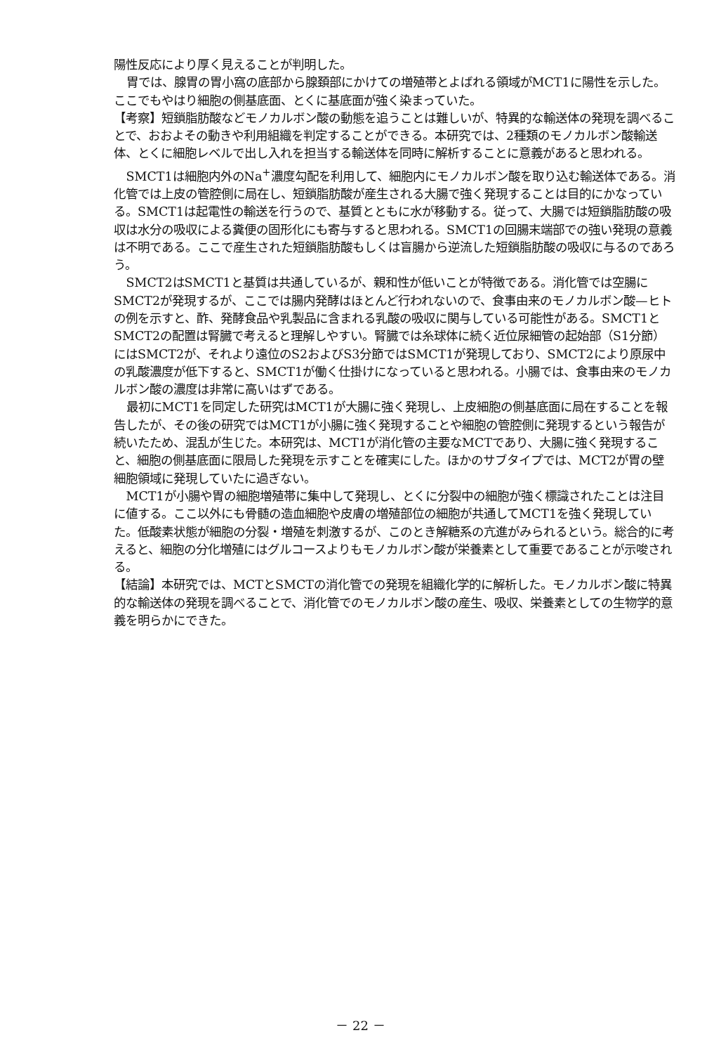陽性反応により厚く見えることが判明した。
胃では、腺胃の胃小窩の底部から腺頚部にかけての増殖帯とよばれる領域がMCT1に陽性を示した。ここでもやはり細胞の側基底面、とくに基底面が強く染まっていた。
【考察】短鎖脂肪酸などモノカルボン酸の動態を追うことは難しいが、特異的な輸送体の発現を調べることで、おおよその動きや利用組織を判定することができる。本研究では、2種類のモノカルボン酸輸送体、とくに細胞レベルで出し入れを担当する輸送体を同時に解析することに意義があると思われる。
SMCT1は細胞内外のNa<sup>+</sup>濃度勾配を利用して、細胞内にモノカルボン酸を取り込む輸送体である。消化管では上皮の管腔側に局在し、短鎖脂肪酸が産生される大腸で強く発現することは目的にかなっている。SMCT1は起電性の輸送を行うので、基質とともに水が移動する。従って、大腸では短鎖脂肪酸の吸収は水分の吸収による糞便の固形化にも寄与すると思われる。SMCT1の回腸末端部での強い発現の意義は不明である。ここで産生された短鎖脂肪酸もしくは盲腸から逆流した短鎖脂肪酸の吸収に与るのであろう。
SMCT2はSMCT1と基質は共通しているが、親和性が低いことが特徴である。消化管では空腸にSMCT2が発現するが、ここでは腸内発酵はほとんど行われないので、食事由来のモノカルボン酸—ヒトの例を示すと、酢、発酵食品や乳製品に含まれる乳酸の吸収に関与している可能性がある。SMCT1とSMCT2の配置は腎臓で考えると理解しやすい。腎臓では糸球体に続く近位尿細管の起始部（S1分節）にはSMCT2が、それより遠位のS2およびS3分節ではSMCT1が発現しており、SMCT2により原尿中の乳酸濃度が低下すると、SMCT1が働く仕掛けになっていると思われる。小腸では、食事由来のモノカルボン酸の濃度は非常に高いはずである。
最初にMCT1を同定した研究はMCT1が大腸に強く発現し、上皮細胞の側基底面に局在することを報告したが、その後の研究ではMCT1が小腸に強く発現することや細胞の管腔側に発現するという報告が続いたため、混乱が生じた。本研究は、MCT1が消化管の主要なMCTであり、大腸に強く発現すること、細胞の側基底面に限局した発現を示すことを確実にした。ほかのサブタイプでは、MCT2が胃の壁細胞領域に発現していたに過ぎない。
MCT1が小腸や胃の細胞増殖帯に集中して発現し、とくに分裂中の細胞が強く標識されたことは注目に値する。ここ以外にも骨髄の造血細胞や皮膚の増殖部位の細胞が共通してMCT1を強く発現していた。低酸素状態が細胞の分裂・増殖を刺激するが、このとき解糖系の亢進がみられるという。総合的に考えると、細胞の分化増殖にはグルコースよりもモノカルボン酸が栄養素として重要であることが示唆される。
【結論】本研究では、MCTとSMCTの消化管での発現を組織化学的に解析した。モノカルボン酸に特異的な輸送体の発現を調べることで、消化管でのモノカルボン酸の産生、吸収、栄養素としての生物学的意義を明らかにできた。
－ 22 －